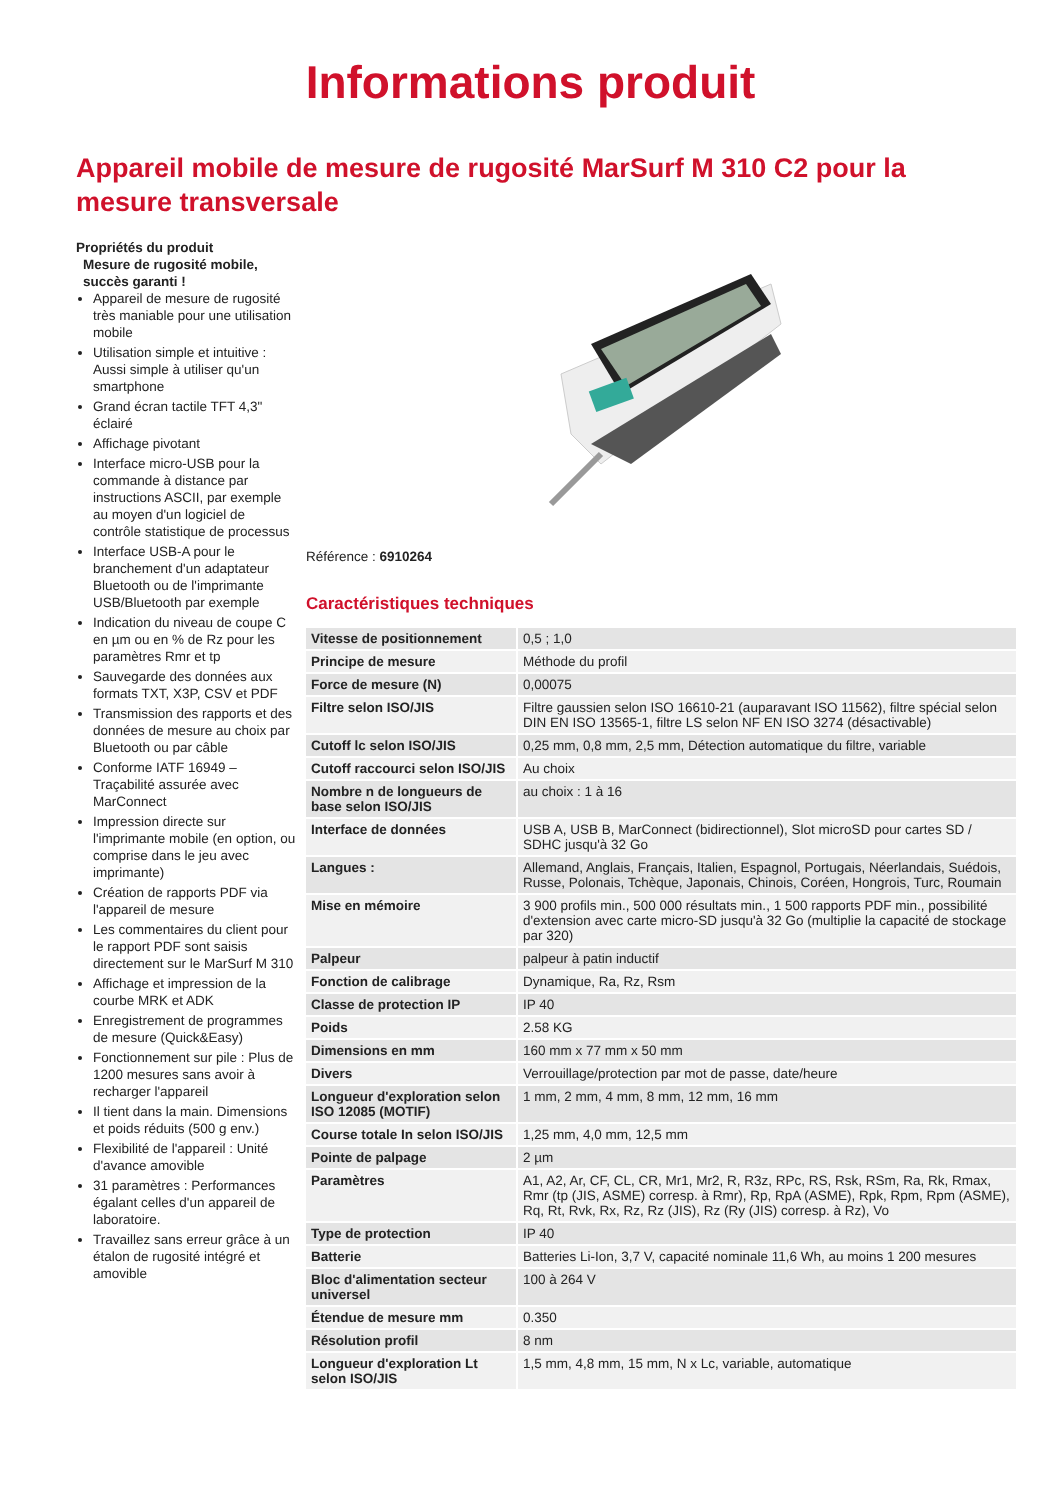Informations produit
Appareil mobile de mesure de rugosité MarSurf M 310 C2 pour la mesure transversale
Propriétés du produit
Mesure de rugosité mobile, succès garanti !
Appareil de mesure de rugosité très maniable pour une utilisation mobile
Utilisation simple et intuitive : Aussi simple à utiliser qu'un smartphone
Grand écran tactile TFT 4,3" éclairé
Affichage pivotant
Interface micro-USB pour la commande à distance par instructions ASCII, par exemple au moyen d'un logiciel de contrôle statistique de processus
Interface USB-A pour le branchement d'un adaptateur Bluetooth ou de l'imprimante USB/Bluetooth par exemple
Indication du niveau de coupe C en µm ou en % de Rz pour les paramètres Rmr et tp
Sauvegarde des données aux formats TXT, X3P, CSV et PDF
Transmission des rapports et des données de mesure au choix par Bluetooth ou par câble
Conforme IATF 16949 – Traçabilité assurée avec MarConnect
Impression directe sur l'imprimante mobile (en option, ou comprise dans le jeu avec imprimante)
Création de rapports PDF via l'appareil de mesure
Les commentaires du client pour le rapport PDF sont saisis directement sur le MarSurf M 310
Affichage et impression de la courbe MRK et ADK
Enregistrement de programmes de mesure (Quick&Easy)
Fonctionnement sur pile : Plus de 1200 mesures sans avoir à recharger l'appareil
Il tient dans la main. Dimensions et poids réduits (500 g env.)
Flexibilité de l'appareil : Unité d'avance amovible
31 paramètres : Performances égalant celles d'un appareil de laboratoire.
Travaillez sans erreur grâce à un étalon de rugosité intégré et amovible
Référence : 6910264
Caractéristiques techniques
| Vitesse de positionnement | 0,5 ; 1,0 |
| Principe de mesure | Méthode du profil |
| Force de mesure (N) | 0,00075 |
| Filtre selon ISO/JIS | Filtre gaussien selon ISO 16610-21 (auparavant ISO 11562), filtre spécial selon DIN EN ISO 13565-1, filtre LS selon NF EN ISO 3274 (désactivable) |
| Cutoff lc selon ISO/JIS | 0,25 mm, 0,8 mm, 2,5 mm, Détection automatique du filtre, variable |
| Cutoff raccourci selon ISO/JIS | Au choix |
| Nombre n de longueurs de base selon ISO/JIS | au choix : 1 à 16 |
| Interface de données | USB A, USB B, MarConnect (bidirectionnel), Slot microSD pour cartes SD / SDHC jusqu'à 32 Go |
| Langues : | Allemand, Anglais, Français, Italien, Espagnol, Portugais, Néerlandais, Suédois, Russe, Polonais, Tchèque, Japonais, Chinois, Coréen, Hongrois, Turc, Roumain |
| Mise en mémoire | 3 900 profils min., 500 000 résultats min., 1 500 rapports PDF min., possibilité d'extension avec carte micro-SD jusqu'à 32 Go (multiplie la capacité de stockage par 320) |
| Palpeur | palpeur à patin inductif |
| Fonction de calibrage | Dynamique, Ra, Rz, Rsm |
| Classe de protection IP | IP 40 |
| Poids | 2.58 KG |
| Dimensions en mm | 160 mm x 77 mm x 50 mm |
| Divers | Verrouillage/protection par mot de passe, date/heure |
| Longueur d'exploration selon ISO 12085 (MOTIF) | 1 mm, 2 mm, 4 mm, 8 mm, 12 mm, 16 mm |
| Course totale In selon ISO/JIS | 1,25 mm, 4,0 mm, 12,5 mm |
| Pointe de palpage | 2 µm |
| Paramètres | A1, A2, Ar, CF, CL, CR, Mr1, Mr2, R, R3z, RPc, RS, Rsk, RSm, Ra, Rk, Rmax, Rmr (tp (JIS, ASME) corresp. à Rmr), Rp, RpA (ASME), Rpk, Rpm, Rpm (ASME), Rq, Rt, Rvk, Rx, Rz, Rz (JIS), Rz (Ry (JIS) corresp. à Rz), Vo |
| Type de protection | IP 40 |
| Batterie | Batteries Li-Ion, 3,7 V, capacité nominale 11,6 Wh, au moins 1 200 mesures |
| Bloc d'alimentation secteur universel | 100 à 264 V |
| Étendue de mesure mm | 0.350 |
| Résolution profil | 8 nm |
| Longueur d'exploration Lt selon ISO/JIS | 1,5 mm, 4,8 mm, 15 mm, N x Lc, variable, automatique |